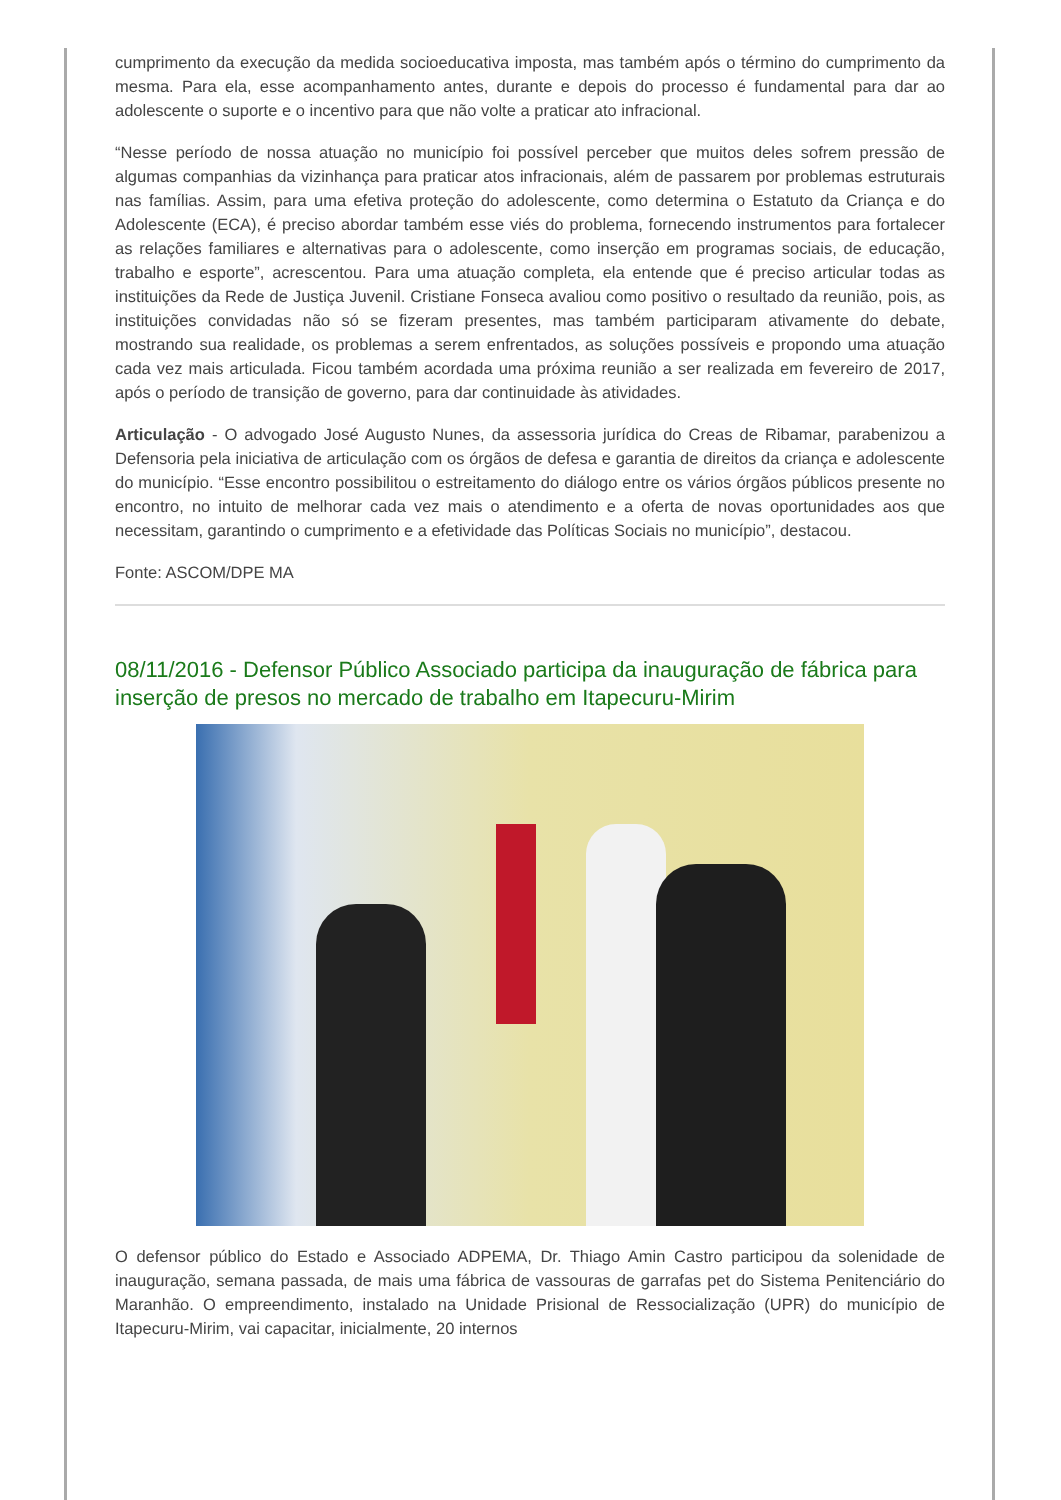cumprimento da execução da medida socioeducativa imposta, mas também após o término do cumprimento da mesma. Para ela, esse acompanhamento antes, durante e depois do processo é fundamental para dar ao adolescente o suporte e o incentivo para que não volte a praticar ato infracional.
“Nesse período de nossa atuação no município foi possível perceber que muitos deles sofrem pressão de algumas companhias da vizinhança para praticar atos infracionais, além de passarem por problemas estruturais nas famílias. Assim, para uma efetiva proteção do adolescente, como determina o Estatuto da Criança e do Adolescente (ECA), é preciso abordar também esse viés do problema, fornecendo instrumentos para fortalecer as relações familiares e alternativas para o adolescente, como inserção em programas sociais, de educação, trabalho e esporte”, acrescentou. Para uma atuação completa, ela entende que é preciso articular todas as instituições da Rede de Justiça Juvenil. Cristiane Fonseca avaliou como positivo o resultado da reunião, pois, as instituições convidadas não só se fizeram presentes, mas também participaram ativamente do debate, mostrando sua realidade, os problemas a serem enfrentados, as soluções possíveis e propondo uma atuação cada vez mais articulada. Ficou também acordada uma próxima reunião a ser realizada em fevereiro de 2017, após o período de transição de governo, para dar continuidade às atividades.
Articulação - O advogado José Augusto Nunes, da assessoria jurídica do Creas de Ribamar, parabenizou a Defensoria pela iniciativa de articulação com os órgãos de defesa e garantia de direitos da criança e adolescente do município. “Esse encontro possibilitou o estreitamento do diálogo entre os vários órgãos públicos presente no encontro, no intuito de melhorar cada vez mais o atendimento e a oferta de novas oportunidades aos que necessitam, garantindo o cumprimento e a efetividade das Políticas Sociais no município”, destacou.
Fonte: ASCOM/DPE MA
08/11/2016 - Defensor Público Associado participa da inauguração de fábrica para inserção de presos no mercado de trabalho em Itapecuru-Mirim
O defensor público do Estado e Associado ADPEMA, Dr. Thiago Amin Castro participou da solenidade de inauguração, semana passada, de mais uma fábrica de vassouras de garrafas pet do Sistema Penitenciário do Maranhão. O empreendimento, instalado na Unidade Prisional de Ressocialização (UPR) do município de Itapecuru-Mirim, vai capacitar, inicialmente, 20 internos